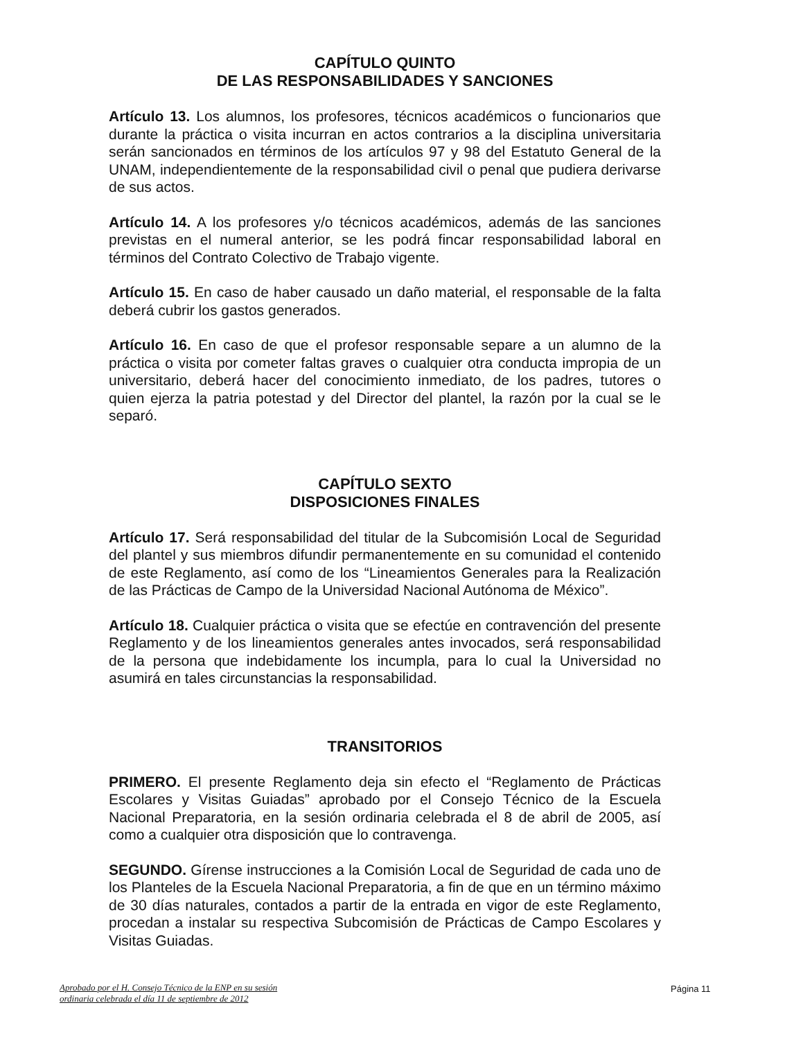CAPÍTULO QUINTO
DE LAS RESPONSABILIDADES Y SANCIONES
Artículo 13. Los alumnos, los profesores, técnicos académicos o funcionarios que durante la práctica o visita incurran en actos contrarios a la disciplina universitaria serán sancionados en términos de los artículos 97 y 98 del Estatuto General de la UNAM, independientemente de la responsabilidad civil o penal que pudiera derivarse de sus actos.
Artículo 14. A los profesores y/o técnicos académicos, además de las sanciones previstas en el numeral anterior, se les podrá fincar responsabilidad laboral en términos del Contrato Colectivo de Trabajo vigente.
Artículo 15. En caso de haber causado un daño material, el responsable de la falta deberá cubrir los gastos generados.
Artículo 16. En caso de que el profesor responsable separe a un alumno de la práctica o visita por cometer faltas graves o cualquier otra conducta impropia de un universitario, deberá hacer del conocimiento inmediato, de los padres, tutores o quien ejerza la patria potestad y del Director del plantel, la razón por la cual se le separó.
CAPÍTULO SEXTO
DISPOSICIONES FINALES
Artículo 17. Será responsabilidad del titular de la Subcomisión Local de Seguridad del plantel y sus miembros difundir permanentemente en su comunidad el contenido de este Reglamento, así como de los “Lineamientos Generales para la Realización de las Prácticas de Campo de la Universidad Nacional Autónoma de México”.
Artículo 18. Cualquier práctica o visita que se efectúe en contravención del presente Reglamento y de los lineamientos generales antes invocados, será responsabilidad de la persona que indebidamente los incumpla, para lo cual la Universidad no asumirá en tales circunstancias la responsabilidad.
TRANSITORIOS
PRIMERO. El presente Reglamento deja sin efecto el “Reglamento de Prácticas Escolares y Visitas Guiadas” aprobado por el Consejo Técnico de la Escuela Nacional Preparatoria, en la sesión ordinaria celebrada el 8 de abril de 2005, así como a cualquier otra disposición que lo contravenga.
SEGUNDO. Gírense instrucciones a la Comisión Local de Seguridad de cada uno de los Planteles de la Escuela Nacional Preparatoria, a fin de que en un término máximo de 30 días naturales, contados a partir de la entrada en vigor de este Reglamento, procedan a instalar su respectiva Subcomisión de Prácticas de Campo Escolares y Visitas Guiadas.
Aprobado por el H. Consejo Técnico de la ENP en su sesión
ordinaria celebrada el día 11 de septiembre de 2012
Página 11